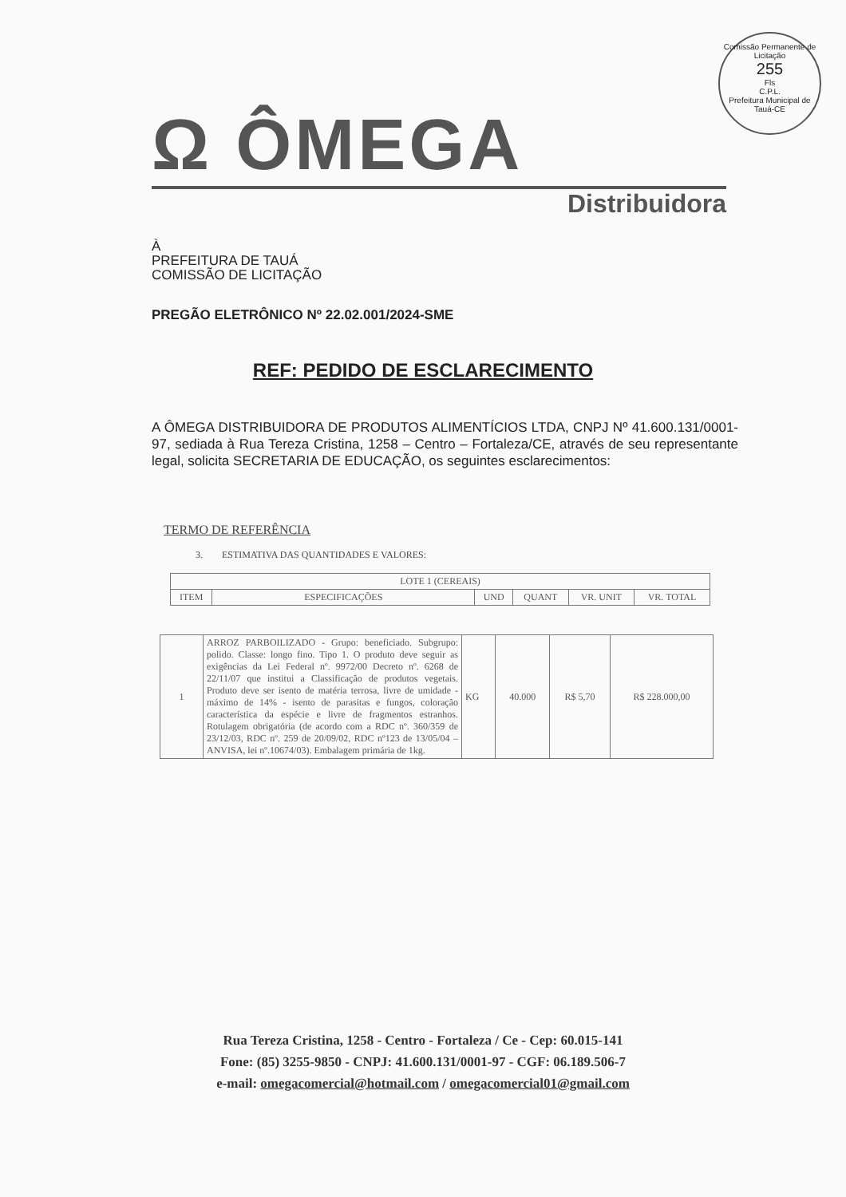Comissão Permanente de Licitação
255
Fls
C.P.L.
Prefeitura Municipal de Tauá-CE
Ω ÔMEGA
Distribuidora
À
PREFEITURA DE TAUÁ
COMISSÃO DE LICITAÇÃO
PREGÃO ELETRÔNICO Nº 22.02.001/2024-SME
REF: PEDIDO DE ESCLARECIMENTO
A ÔMEGA DISTRIBUIDORA DE PRODUTOS ALIMENTÍCIOS LTDA, CNPJ Nº 41.600.131/0001-97, sediada à Rua Tereza Cristina, 1258 – Centro – Fortaleza/CE, através de seu representante legal, solicita SECRETARIA DE EDUCAÇÃO, os seguintes esclarecimentos:
TERMO DE REFERÊNCIA
3. ESTIMATIVA DAS QUANTIDADES E VALORES:
| LOTE 1 (CEREAIS) | | | | | |
| --- | --- | --- | --- | --- | --- |
| ITEM | ESPECIFICAÇÕES | UND | QUANT | VR. UNIT | VR. TOTAL |
| 1 | ARROZ PARBOILIZADO - Grupo: beneficiado. Subgrupo: polido. Classe: longo fino. Tipo 1. O produto deve seguir as exigências da Lei Federal nº. 9972/00 Decreto nº. 6268 de 22/11/07 que institui a Classificação de produtos vegetais. Produto deve ser isento de matéria terrosa, livre de umidade - máximo de 14% - isento de parasitas e fungos, coloração característica da espécie e livre de fragmentos estranhos. Rotulagem obrigatória (de acordo com a RDC nº. 360/359 de 23/12/03, RDC nº. 259 de 20/09/02, RDC nº123 de 13/05/04 – ANVISA, lei nº.10674/03). Embalagem primária de 1kg. | KG | 40.000 | R$ 5,70 | R$ 228.000,00 |
Rua Tereza Cristina, 1258 - Centro - Fortaleza / Ce - Cep: 60.015-141
Fone: (85) 3255-9850 - CNPJ: 41.600.131/0001-97 - CGF: 06.189.506-7
e-mail: omegacomercial@hotmail.com / omegacomercial01@gmail.com